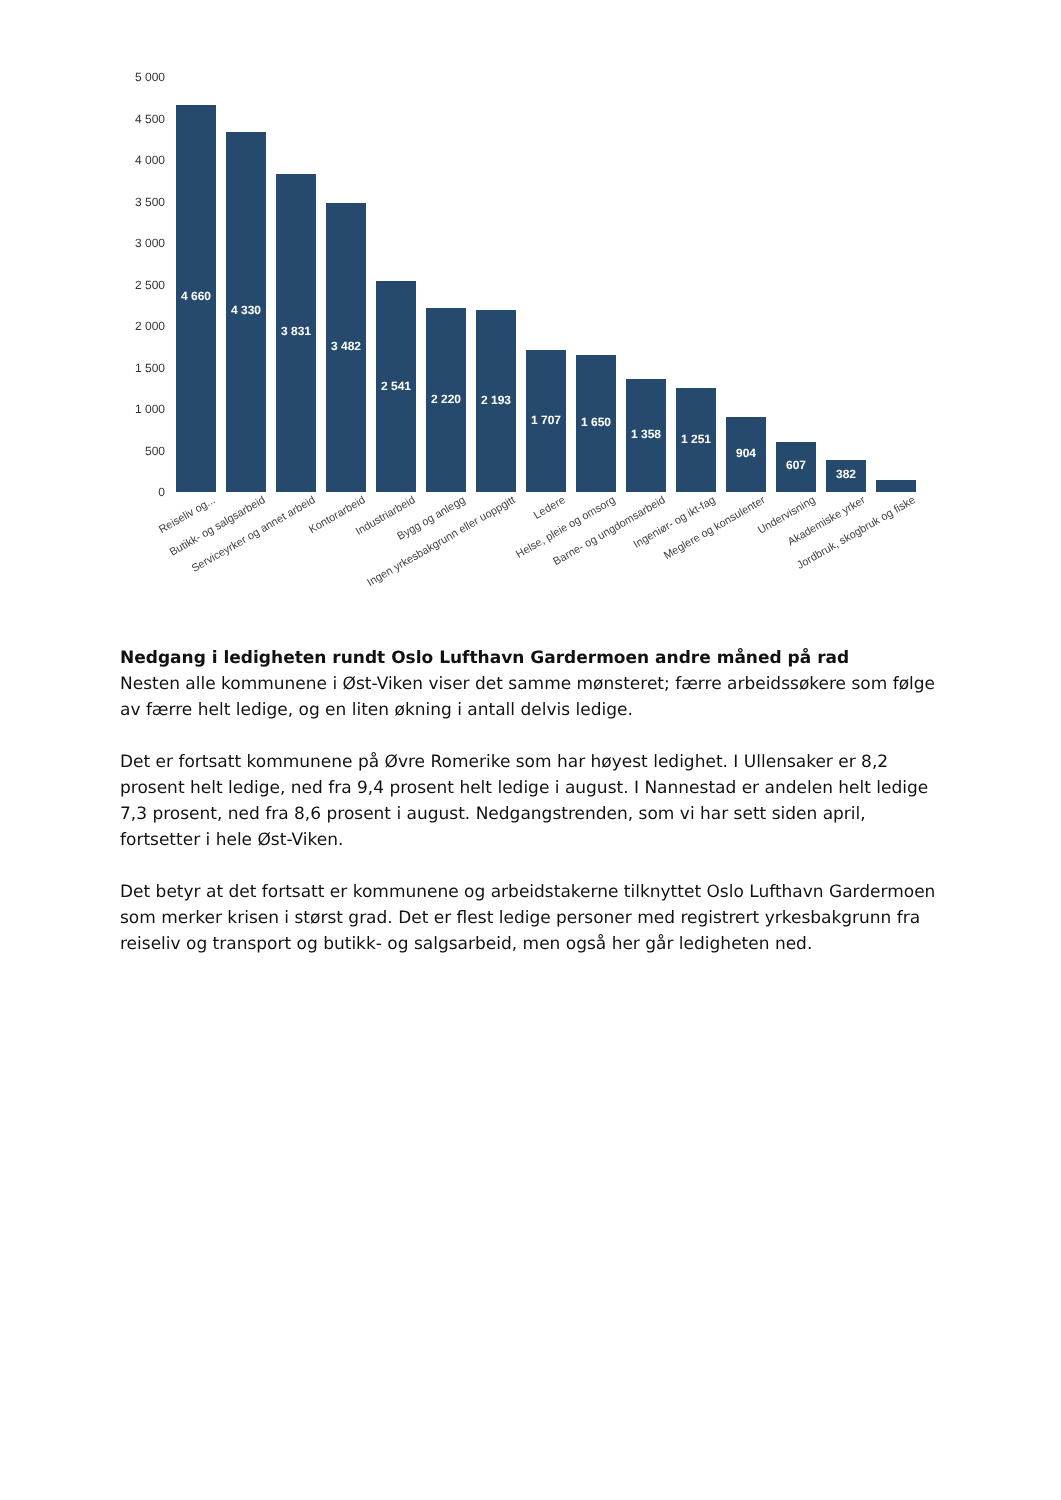5 000
4 500
4 000
3 500
3 000
2 500
2 000
1 500
1 000
500
0
4 660
4 330
3 831
3 482
2 541
2 220
2 193
1 707
1 650
1 358
1 251
904
607
382
Reiseliv og...
Butikk- og salgsarbeid
Serviceyrker og annet arbeid
Kontorarbeid
Industriarbeid
Bygg og anlegg
Ingen yrkesbakgrunn eller uoppgitt
Ledere
Helse, pleie og omsorg
Barne- og ungdomsarbeid
Ingeniør- og ikt-fag
Meglere og konsulenter
Undervisning
Akademiske yrker
Jordbruk, skogbruk og fiske
Nedgang i ledigheten rundt Oslo Lufthavn Gardermoen andre måned på rad
Nesten alle kommunene i Øst-Viken viser det samme mønsteret; færre arbeidssøkere som følge av færre helt ledige, og en liten økning i antall delvis ledige.
Det er fortsatt kommunene på Øvre Romerike som har høyest ledighet. I Ullensaker er 8,2 prosent helt ledige, ned fra 9,4 prosent helt ledige i august. I Nannestad er andelen helt ledige 7,3 prosent, ned fra 8,6 prosent i august. Nedgangstrenden, som vi har sett siden april, fortsetter i hele Øst-Viken.
Det betyr at det fortsatt er kommunene og arbeidstakerne tilknyttet Oslo Lufthavn Gardermoen som merker krisen i størst grad. Det er flest ledige personer med registrert yrkesbakgrunn fra reiseliv og transport og butikk- og salgsarbeid, men også her går ledigheten ned.